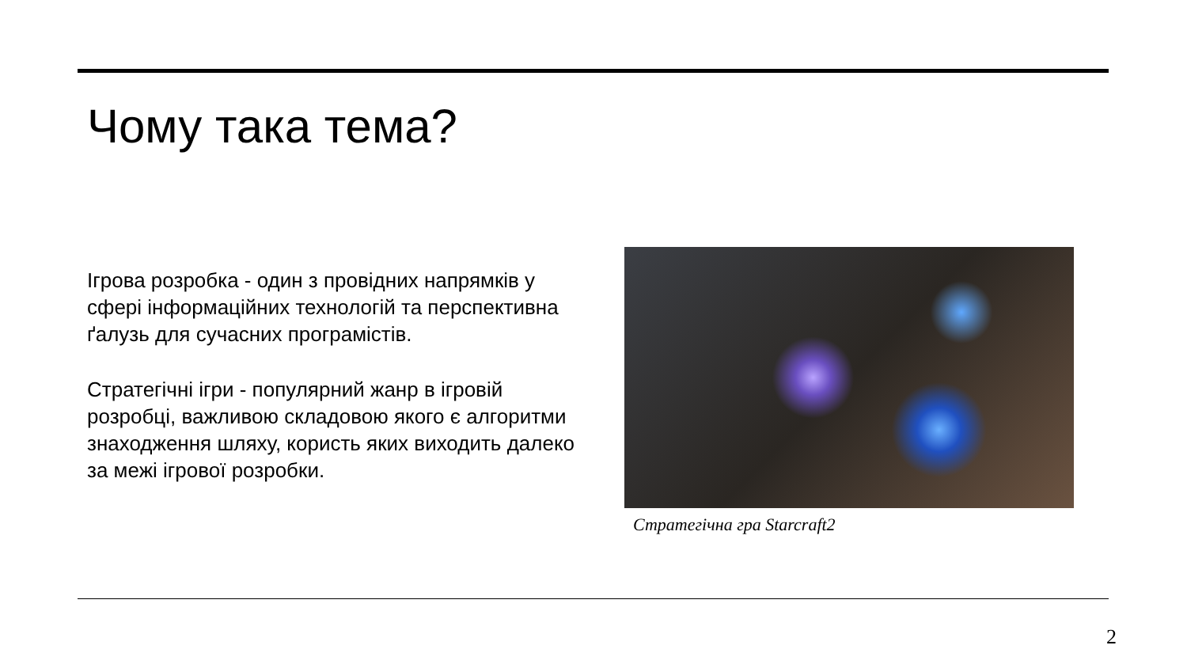Чому така тема?
Ігрова розробка - один з провідних напрямків у сфері інформаційних технологій та перспективна ґалузь для сучасних програмістів.
Стратегічні ігри - популярний жанр в ігровій розробці, важливою складовою якого є алгоритми знаходження шляху, користь яких виходить далеко за межі ігрової розробки.
Стратегічна гра Starcraft2
2